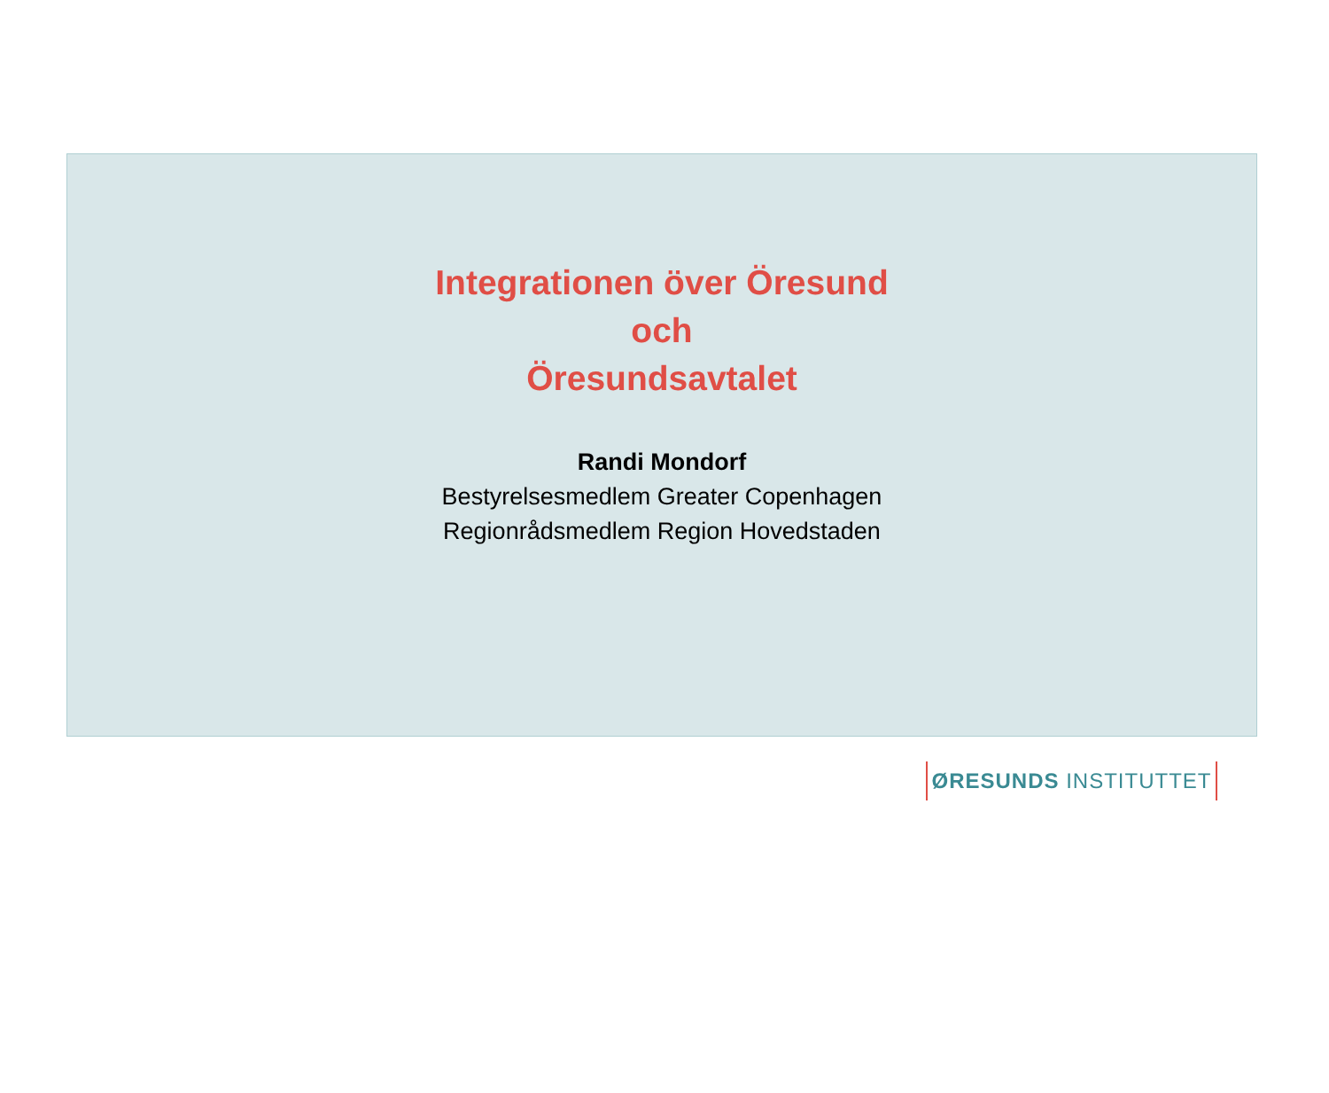Integrationen över Öresund
och
Öresundsavtalet
Randi Mondorf
Bestyrelsesmedlem Greater Copenhagen
Regionrådsmedlem Region Hovedstaden
ØRESUNDS INSTITUTTET